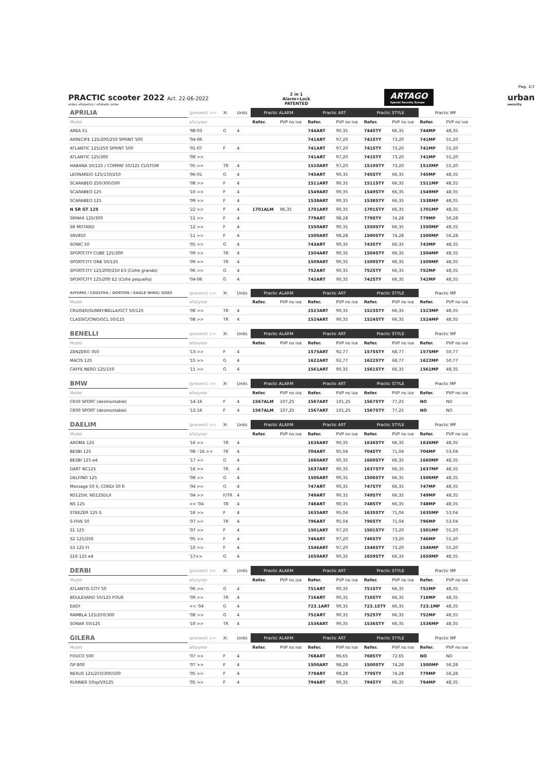Pag. 2/7
PRACTIC scooter 2022 Act. 22-06-2022
orden alfabetico / alfabetic order
2 in 1
Alarm+Lock
PATENTED
ARTAGO
Special Security Europe
urban
security
| APRILIA | (present) >> | Xi | Units | Practic ALARM | | Practic ART | | Practic STYLE | | Practic MP | |
| --- | --- | --- | --- | --- | --- | --- | --- | --- | --- | --- | --- |
| Model | año/year | | | Refer. | PVP no iva | Refer. | PVP no iva | Refer. | PVP no iva | Refer. | PVP no iva |
| AREA 51 | '98-03 | G | 4 | | | 744ART | 90,35 | 744STY | 66,35 | 744MP | 48,35 |
| ARRECIFE 125/200/250 SPRINT 500 | '04-06 | | | | | 741ART | 97,20 | 741STY | 73,20 | 741MP | 55,20 |
| ATLANTIC 125/250 SPRINT 500 | '01-07 | F | 4 | | | 741ART | 97,20 | 741STY | 73,20 | 741MP | 55,20 |
| ATLANTIC 125/300 | '08 >> | | | | | 741ART | 97,20 | 741STY | 73,20 | 741MP | 55,20 |
| HABANA 50/125 / COMPAY 50/125 CUSTOM | '05 >> | TR | 4 | | | 1510ART | 97,20 | 1510STY | 73,20 | 1510MP | 55,20 |
| LEONARDO 125/150/250 | '96-01 | G | 4 | | | 745ART | 90,35 | 745STY | 66,35 | 745MP | 48,35 |
| SCARABEO 250/300/500 | '08 >> | F | 4 | | | 1511ART | 90,35 | 1511STY | 66,35 | 1511MP | 48,35 |
| SCARABEO 125 | '10 >> | F | 4 | | | 1549ART | 90,35 | 1549STY | 66,35 | 1549MP | 48,35 |
| SCARABEO 125 | '09 >> | F | 4 | | | 1538ART | 90,35 | 1538STY | 66,35 | 1538MP | 48,35 |
| N SR GT 125 | '22 >> | F | 4 | 1701ALM | 96,35 | 1701ART | 90,35 | 1701STY | 66,35 | 1701MP | 48,35 |
| SRMAX 125/300 | '11 >> | F | 4 | | | 779ART | 98,28 | 779STY | 74,28 | 779MP | 56,28 |
| SR MOTARD | '12 >> | F | 4 | | | 1550ART | 90,35 | 1550STY | 66,35 | 1550MP | 48,35 |
| SRV850 | '11 >> | F | 4 | | | 1500ART | 98,28 | 1500STY | 74,28 | 1500MP | 56,28 |
| SONIC 50 | '05 >> | G | 4 | | | 743ART | 90,35 | 743STY | 66,35 | 743MP | 48,35 |
| SPORTCITY CUBE 125/300 | '09 >> | TR | 4 | | | 1504ART | 90,35 | 1504STY | 66,35 | 1504MP | 48,35 |
| SPORTCITY ONE 50/125 | '09 >> | TR | 4 | | | 1509ART | 90,35 | 1509STY | 66,35 | 1509MP | 48,35 |
| SPORTCITY 125/200/250 E3 (Cofre grande) | '06 >> | G | 4 | | | 752ART | 90,35 | 752STY | 66,35 | 752MP | 48,35 |
| SPORTCITY 125/200 E2 (Cofre pequeño) | '04-06 | G | 4 | | | 742ART | 90,35 | 742STY | 66,35 | 742MP | 48,35 |
| AIYUMO / COOLTRA / DORTON / EAGLE WING/ GOES | (present) >> | Xi | Units | Practic ALARM | | Practic ART | | Practic STYLE | | Practic MP | |
| Model | año/year | | | Refer. | PVP no iva | Refer. | PVP no iva | Refer. | PVP no iva | Refer. | PVP no iva |
| CRUISER/SUNNY/BELLA/GCT 50/125 | '08 >> | TR | 4 | | | 1523ART | 90,35 | 1523STY | 66,35 | 1523MP | 48,35 |
| CLASSIC/CINO/GCL 50/125 | '08 >> | TR | 4 | | | 1524ART | 90,35 | 1524STY | 66,35 | 1524MP | 48,35 |
| BENELLI | (present) >> | Xi | Units | Practic ALARM | | Practic ART | | Practic STYLE | | Practic MP | |
| Model | año/year | | | Refer. | PVP no iva | Refer. | PVP no iva | Refer. | PVP no iva | Refer. | PVP no iva |
| ZENZERO 350 | '13 >> | F | 4 | | | 1575ART | 92,77 | 1575STY | 68,77 | 1575MP | 50,77 |
| MACIS 125 | '15 >> | G | 4 | | | 1622ART | 92,77 | 1622STY | 68,77 | 1622MP | 50,77 |
| CAFFE NERO 125/150 | '11 >> | G | 4 | | | 1561ART | 90,35 | 1561STY | 66,35 | 1561MP | 48,35 |
| BMW | (present) >> | Xi | Units | Practic ALARM | | Practic ART | | Practic STYLE | | Practic MP | |
| Model | año/year | | | Refer. | PVP no iva | Refer. | PVP no iva | Refer. | PVP no iva | Refer. | PVP no iva |
| C650 SPORT (desmontable) | '14-16 | F | 4 | 1567ALM | 107,25 | 1567ART | 101,25 | 1567STY | 77,25 | NO | NO |
| C600 SPORT (desmontable) | '12-16 | F | 4 | 1567ALM | 107,25 | 1567ART | 101,25 | 1567STY | 77,25 | NO | NO |
| DAELIM | (present) >> | Xi | Units | Practic ALARM | | Practic ART | | Practic STYLE | | Practic MP | |
| Model | año/year | | | Refer. | PVP no iva | Refer. | PVP no iva | Refer. | PVP no iva | Refer. | PVP no iva |
| AROMA 125 | '16 >> | TR | 4 | | | 1636ART | 90,35 | 1636STY | 66,35 | 1636MP | 48,35 |
| BESBI 125 | '08 -'16 >> | TR | 4 | | | 704ART | 95,04 | 704STY | 71,04 | 704MP | 53,04 |
| BESBI 125 e4 | '17 >> | G | 4 | | | 1660ART | 90,35 | 1660STY | 66,35 | 1660MP | 48,35 |
| DART NC125 | '16 >> | TR | 4 | | | 1637ART | 90,35 | 1637STY | 66,35 | 1637MP | 48,35 |
| DELFINO 125 | '08 >> | G | 4 | | | 1506ART | 90,35 | 1506STY | 66,35 | 1506MP | 48,35 |
| Message 50 II, CORDI 50 R | '04 >> | G | 4 | | | 747ART | 90,35 | 747STY | 66,35 | 747MP | 48,35 |
| NS125III, NS125DLX | '04 >> | F/TR | 4 | | | 749ART | 90,35 | 749STY | 66,35 | 749MP | 48,35 |
| NS 125 | << '04 | TR | 4 | | | 748ART | 90,35 | 748STY | 66,35 | 748MP | 48,35 |
| STEEZER 125 S | '16 >> | F | 4 | | | 1635ART | 95,04 | 1635STY | 71,04 | 1635MP | 53,04 |
| S-FIVE 50 | '07 >> | TR | 4 | | | 796ART | 95,04 | 796STY | 71,04 | 796MP | 53,04 |
| S1 125 | '07 >> | F | 4 | | | 1501ART | 97,20 | 1501STY | 73,20 | 1501MP | 55,20 |
| S2 125/250 | '05 >> | F | 4 | | | 746ART | 97,20 | 746STY | 73,20 | 746MP | 55,20 |
| S3 125 FI | '10 >> | F | 4 | | | 1546ART | 97,20 | 1546STY | 73,20 | 1546MP | 55,20 |
| S16 125 e4 | '17>> | G | 4 | | | 1659ART | 90,35 | 1659STY | 66,35 | 1659MP | 48,35 |
| DERBI | (present) >> | Xi | Units | Practic ALARM | | Practic ART | | Practic STYLE | | Practic MP | |
| Model | año/year | | | Refer. | PVP no iva | Refer. | PVP no iva | Refer. | PVP no iva | Refer. | PVP no iva |
| ATLANTIS CITY 50 | '06 >> | G | 4 | | | 751ART | 90,35 | 751STY | 66,35 | 751MP | 48,35 |
| BOULEVARD 50/125 FOUR | '09 >> | TR | 4 | | | 716ART | 90,35 | 716STY | 66,35 | 716MP | 48,35 |
| EASY | << '04 | G | 4 | | | 723.1ART | 90,35 | 723.1STY | 66,35 | 723.1MP | 48,35 |
| RAMBLA 125/250/300 | '08 >> | G | 4 | | | 752ART | 90,35 | 752STY | 66,35 | 752MP | 48,35 |
| SONAR 50/125 | '10 >> | TR | 4 | | | 1536ART | 90,35 | 1536STY | 66,35 | 1536MP | 48,35 |
| GILERA | (present) >> | Xi | Units | Practic ALARM | | Practic ART | | Practic STYLE | | Practic MP | |
| Model | año/year | | | Refer. | PVP no iva | Refer. | PVP no iva | Refer. | PVP no iva | Refer. | PVP no iva |
| FOUCO 500 | '07 >> | F | 4 | | | 768ART | 96,65 | 768STY | 72,65 | NO | NO |
| GP 800 | '07 >> | F | 4 | | | 1500ART | 98,28 | 1500STY | 74,28 | 1500MP | 56,28 |
| NEXUS 125/250/300/500 | '05 >> | F | 4 | | | 779ART | 98,28 | 779STY | 74,28 | 779MP | 56,28 |
| RUNNER 50sp/VX125 | '05 >> | F | 4 | | | 794ART | 90,35 | 794STY | 66,35 | 794MP | 48,35 |